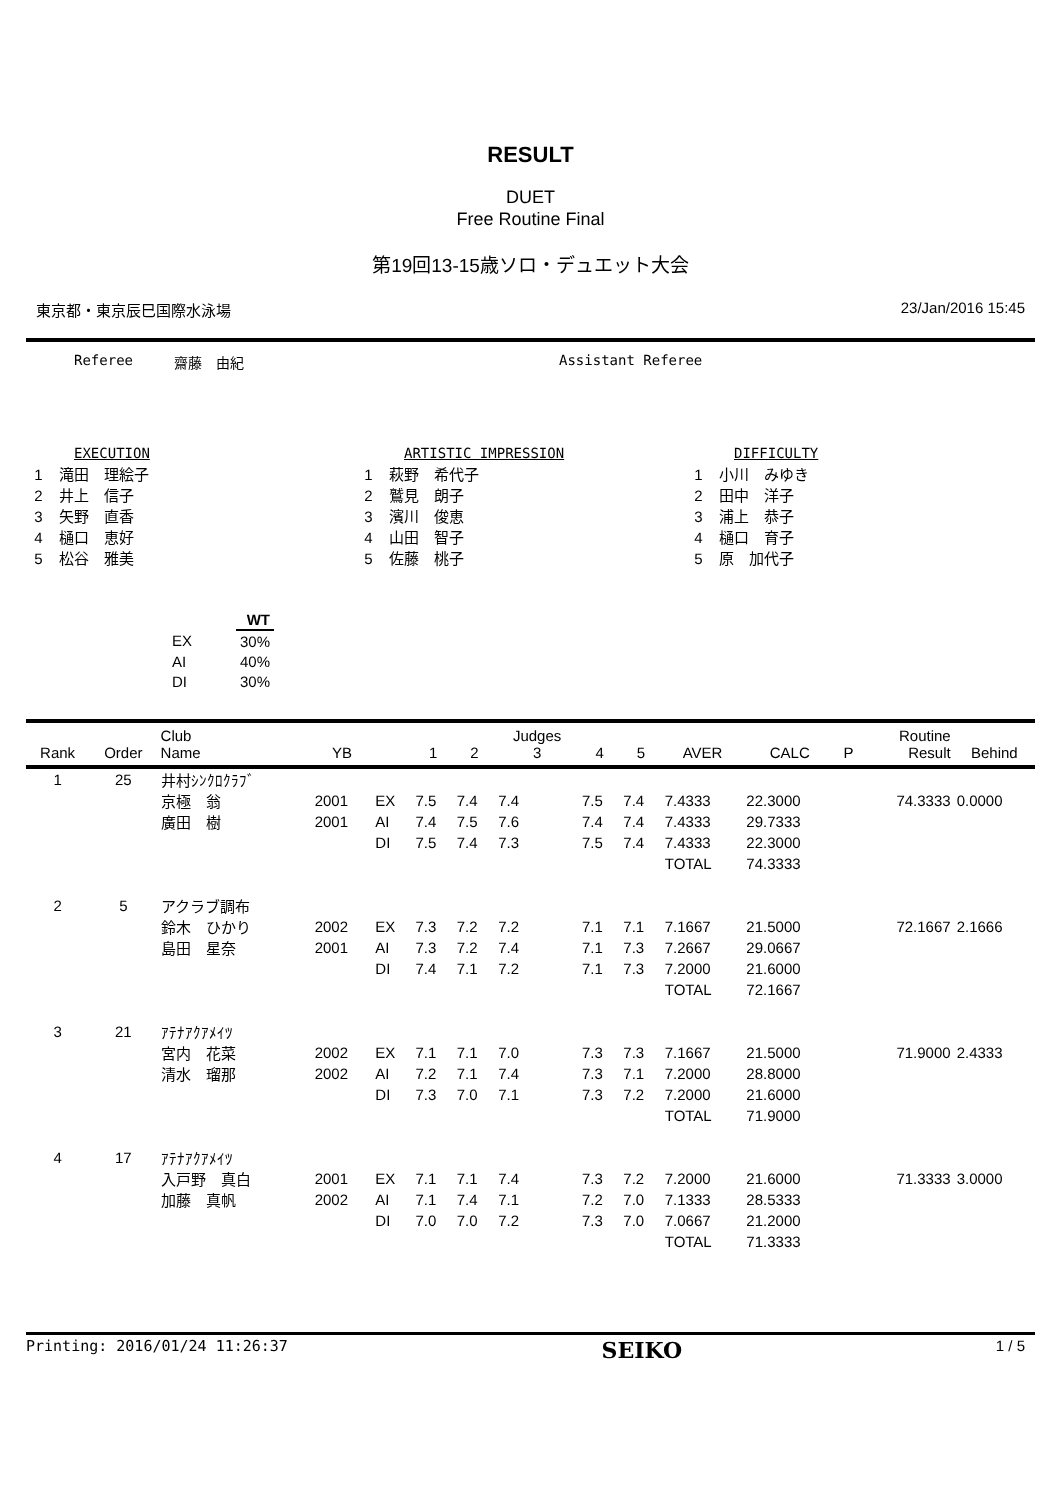RESULT
DUET
Free Routine Final
第19回13-15歳ソロ・デュエット大会
東京都・東京辰巳国際水泳場 23/Jan/2016 15:45
Referee 齋藤　由紀 Assistant Referee
EXECUTION
1 滝田　理絵子
2 井上　信子
3 矢野　直香
4 樋口　恵好
5 松谷　雅美
ARTISTIC IMPRESSION
1 萩野　希代子
2 鷲見　朗子
3 濱川　俊恵
4 山田　智子
5 佐藤　桃子
DIFFICULTY
1 小川　みゆき
2 田中　洋子
3 浦上　恭子
4 樋口　育子
5 原　加代子
| | WT |
| --- | --- |
| EX | 30% |
| AI | 40% |
| DI | 30% |
| Rank | Order | Club Name | YB | | 1 | 2 | Judges 3 | 4 | 5 | AVER | CALC | P | Routine Result | Behind |
| --- | --- | --- | --- | --- | --- | --- | --- | --- | --- | --- | --- | --- | --- | --- |
| 1 | 25 | 井村ｼﾝｸﾛｸﾗﾌﾞ | | | | | | | | | | | | |
| | | 京極 翁 | 2001 | EX | 7.5 | 7.4 | 7.4 | 7.5 | 7.4 | 7.4333 | 22.3000 | | 74.3333 | 0.0000 |
| | | 廣田 樹 | 2001 | AI | 7.4 | 7.5 | 7.6 | 7.4 | 7.4 | 7.4333 | 29.7333 | | | |
| | | | | DI | 7.5 | 7.4 | 7.3 | 7.5 | 7.4 | 7.4333 | 22.3000 | | | |
| | | | | | | | | | | TOTAL | 74.3333 | | | |
| 2 | 5 | アクラブ調布 | | | | | | | | | | | | |
| | | 鈴木 ひかり | 2002 | EX | 7.3 | 7.2 | 7.2 | 7.1 | 7.1 | 7.1667 | 21.5000 | | 72.1667 | 2.1666 |
| | | 島田 星奈 | 2001 | AI | 7.3 | 7.2 | 7.4 | 7.1 | 7.3 | 7.2667 | 29.0667 | | | |
| | | | | DI | 7.4 | 7.1 | 7.2 | 7.1 | 7.3 | 7.2000 | 21.6000 | | | |
| | | | | | | | | | | TOTAL | 72.1667 | | | |
| 3 | 21 | ｱﾃﾅｱｸｱﾒｲﾂ | | | | | | | | | | | | |
| | | 宮内 花菜 | 2002 | EX | 7.1 | 7.1 | 7.0 | 7.3 | 7.3 | 7.1667 | 21.5000 | | 71.9000 | 2.4333 |
| | | 清水 瑠那 | 2002 | AI | 7.2 | 7.1 | 7.4 | 7.3 | 7.1 | 7.2000 | 28.8000 | | | |
| | | | | DI | 7.3 | 7.0 | 7.1 | 7.3 | 7.2 | 7.2000 | 21.6000 | | | |
| | | | | | | | | | | TOTAL | 71.9000 | | | |
| 4 | 17 | ｱﾃﾅｱｸｱﾒｲﾂ | | | | | | | | | | | | |
| | | 入戸野 真白 | 2001 | EX | 7.1 | 7.1 | 7.4 | 7.3 | 7.2 | 7.2000 | 21.6000 | | 71.3333 | 3.0000 |
| | | 加藤 真帆 | 2002 | AI | 7.1 | 7.4 | 7.1 | 7.2 | 7.0 | 7.1333 | 28.5333 | | | |
| | | | | DI | 7.0 | 7.0 | 7.2 | 7.3 | 7.0 | 7.0667 | 21.2000 | | | |
| | | | | | | | | | | TOTAL | 71.3333 | | | |
Printing: 2016/01/24 11:26:37 SEIKO 1 / 5